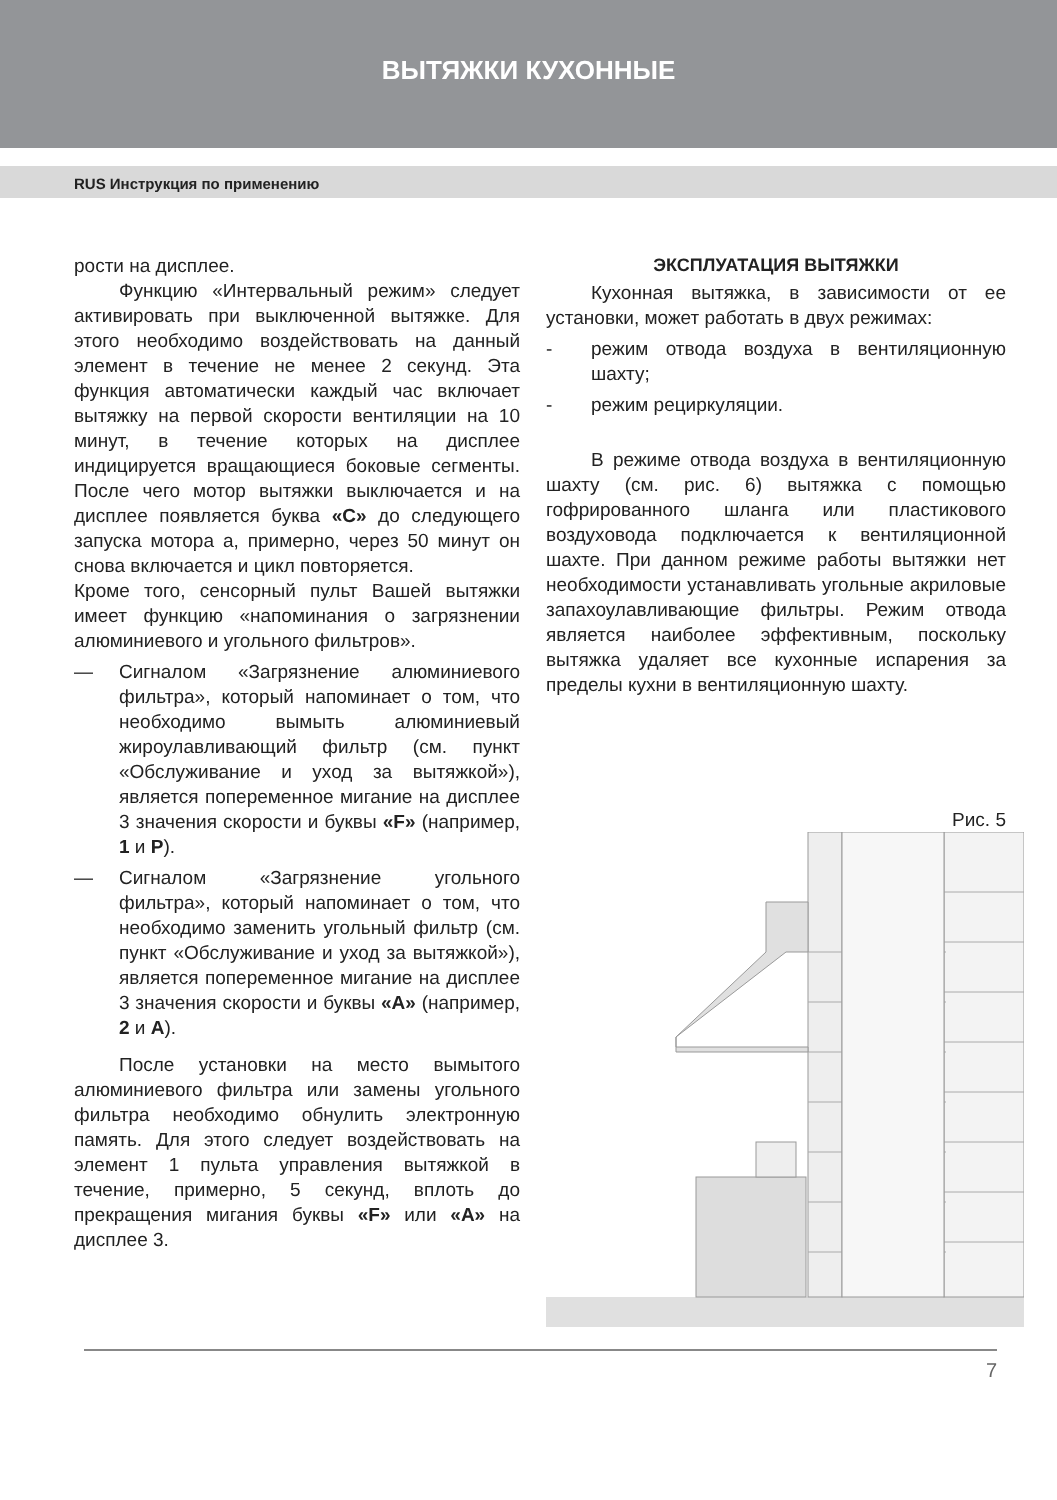ВЫТЯЖКИ КУХОННЫЕ
RUS Инструкция по применению
рости на дисплее.
Функцию «Интервальный режим» следует активировать при выключенной вытяжке. Для этого необходимо воздействовать на данный элемент в течение не менее 2 секунд. Эта функция автоматически каждый час включает вытяжку на первой скорости вентиляции на 10 минут, в течение которых на дисплее индицируется вращающиеся боковые сегменты. После чего мотор вытяжки выключается и на дисплее появляется буква «C» до следующего запуска мотора а, примерно, через 50 минут он снова включается и цикл повторяется.
Кроме того, сенсорный пульт Вашей вытяжки имеет функцию «напоминания о загрязнении алюминиевого и угольного фильтров».
— Сигналом «Загрязнение алюминиевого фильтра», который напоминает о том, что необходимо вымыть алюминиевый жироулавливающий фильтр (см. пункт «Обслуживание и уход за вытяжкой»), является попеременное мигание на дисплее 3 значения скорости и буквы «F» (например, 1 и P).
— Сигналом «Загрязнение угольного фильтра», который напоминает о том, что необходимо заменить угольный фильтр (см. пункт «Обслуживание и уход за вытяжкой»), является попеременное мигание на дисплее 3 значения скорости и буквы «A» (например, 2 и A).
После установки на место вымытого алюминиевого фильтра или замены угольного фильтра необходимо обнулить электронную память. Для этого следует воздействовать на элемент 1 пульта управления вытяжкой в течение, примерно, 5 секунд, вплоть до прекращения мигания буквы «F» или «A» на дисплее 3.
ЭКСПЛУАТАЦИЯ ВЫТЯЖКИ
Кухонная вытяжка, в зависимости от ее установки, может работать в двух режимах:
- режим отвода воздуха в вентиляционную шахту;
- режим рециркуляции.
В режиме отвода воздуха в вентиляционную шахту (см. рис. 6) вытяжка с помощью гофрированного шланга или пластикового воздуховода подключается к вентиляционной шахте. При данном режиме работы вытяжки нет необходимости устанавливать угольные акриловые запахоулавливающие фильтры. Режим отвода является наиболее эффективным, поскольку вытяжка удаляет все кухонные испарения за пределы кухни в вентиляционную шахту.
Рис. 5
7